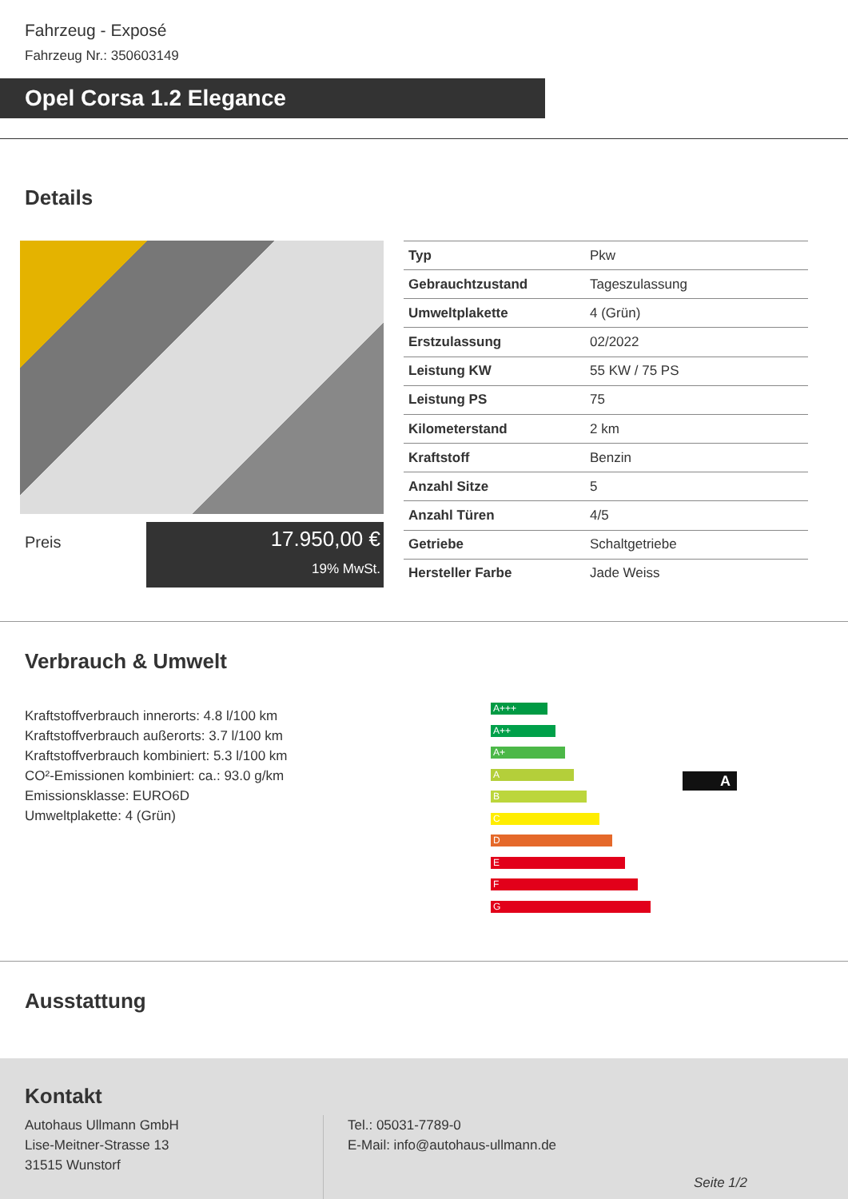Fahrzeug - Exposé
Fahrzeug Nr.: 350603149
Opel Corsa 1.2 Elegance
Details
Preis
17.950,00 €
19% MwSt.
| Typ | Pkw |
| Gebrauchtzustand | Tageszulassung |
| Umweltplakette | 4 (Grün) |
| Erstzulassung | 02/2022 |
| Leistung KW | 55 KW / 75 PS |
| Leistung PS | 75 |
| Kilometerstand | 2 km |
| Kraftstoff | Benzin |
| Anzahl Sitze | 5 |
| Anzahl Türen | 4/5 |
| Getriebe | Schaltgetriebe |
| Hersteller Farbe | Jade Weiss |
Verbrauch & Umwelt
Kraftstoffverbrauch innerorts: 4.8 l/100 km
Kraftstoffverbrauch außerorts: 3.7 l/100 km
Kraftstoffverbrauch kombiniert: 5.3 l/100 km
CO²-Emissionen kombiniert: ca.: 93.0 g/km
Emissionsklasse: EURO6D
Umweltplakette: 4 (Grün)
A+++
A++
A+
A
B
C
D
E
F
G
A
Ausstattung
Kontakt
Autohaus Ullmann GmbH
Lise-Meitner-Strasse 13
31515 Wunstorf
Tel.: 05031-7789-0
E-Mail: info@autohaus-ullmann.de
Seite 1/2